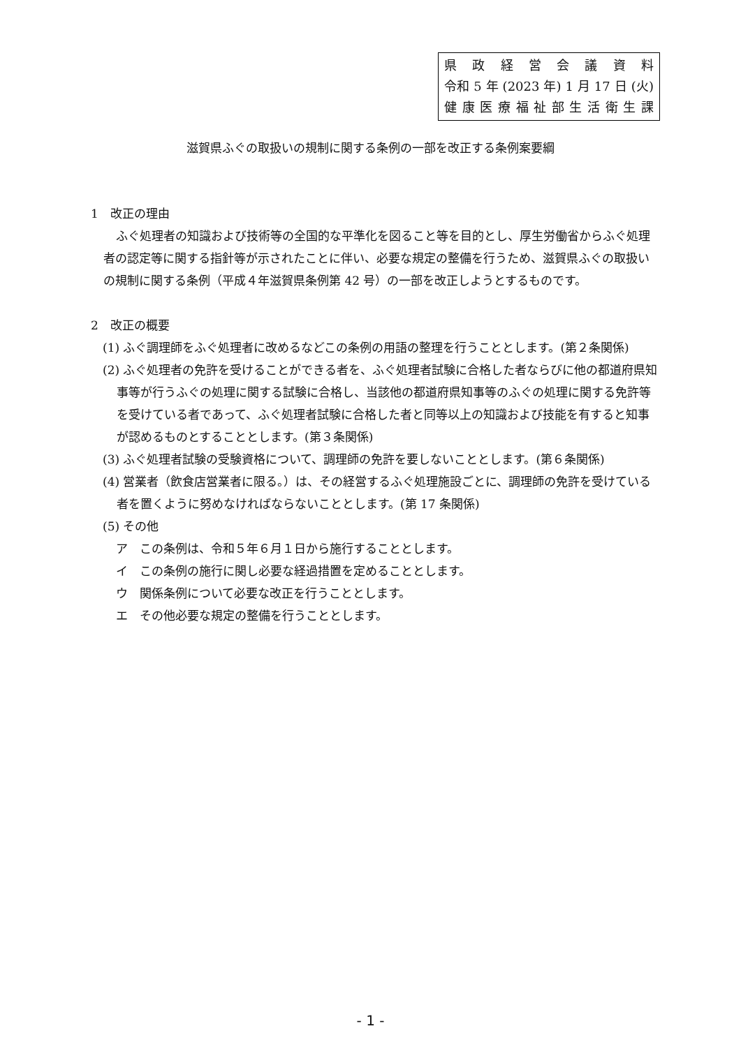県政経営会議資料
令和 5 年 (2023 年) 1 月 17 日 (火)
健康医療福祉部生活衛生課
滋賀県ふぐの取扱いの規制に関する条例の一部を改正する条例案要綱
1　改正の理由
ふぐ処理者の知識および技術等の全国的な平準化を図ること等を目的とし、厚生労働省からふぐ処理者の認定等に関する指針等が示されたことに伴い、必要な規定の整備を行うため、滋賀県ふぐの取扱いの規制に関する条例（平成４年滋賀県条例第 42 号）の一部を改正しようとするものです。
2　改正の概要
(1) ふぐ調理師をふぐ処理者に改めるなどこの条例の用語の整理を行うこととします。(第２条関係)
(2) ふぐ処理者の免許を受けることができる者を、ふぐ処理者試験に合格した者ならびに他の都道府県知事等が行うふぐの処理に関する試験に合格し、当該他の都道府県知事等のふぐの処理に関する免許等を受けている者であって、ふぐ処理者試験に合格した者と同等以上の知識および技能を有すると知事が認めるものとすることとします。(第３条関係)
(3) ふぐ処理者試験の受験資格について、調理師の免許を要しないこととします。(第６条関係)
(4) 営業者（飲食店営業者に限る。）は、その経営するふぐ処理施設ごとに、調理師の免許を受けている者を置くように努めなければならないこととします。(第 17 条関係)
(5) その他
ア　この条例は、令和５年６月１日から施行することとします。
イ　この条例の施行に関し必要な経過措置を定めることとします。
ウ　関係条例について必要な改正を行うこととします。
エ　その他必要な規定の整備を行うこととします。
- 1 -